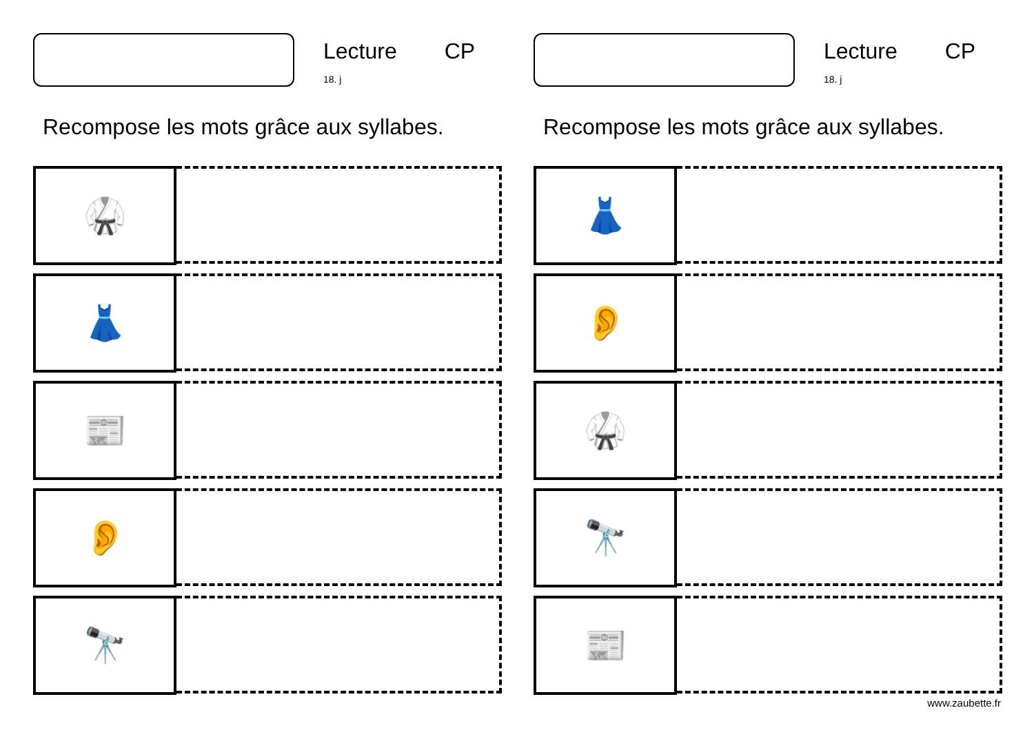Lecture CP
18. j
Recompose les mots grâce aux syllabes.
🥋
👗
📰
👂
🔭
Lecture CP
18. j
Recompose les mots grâce aux syllabes.
👗
👂
🥋
🔭
📰
www.zaubette.fr